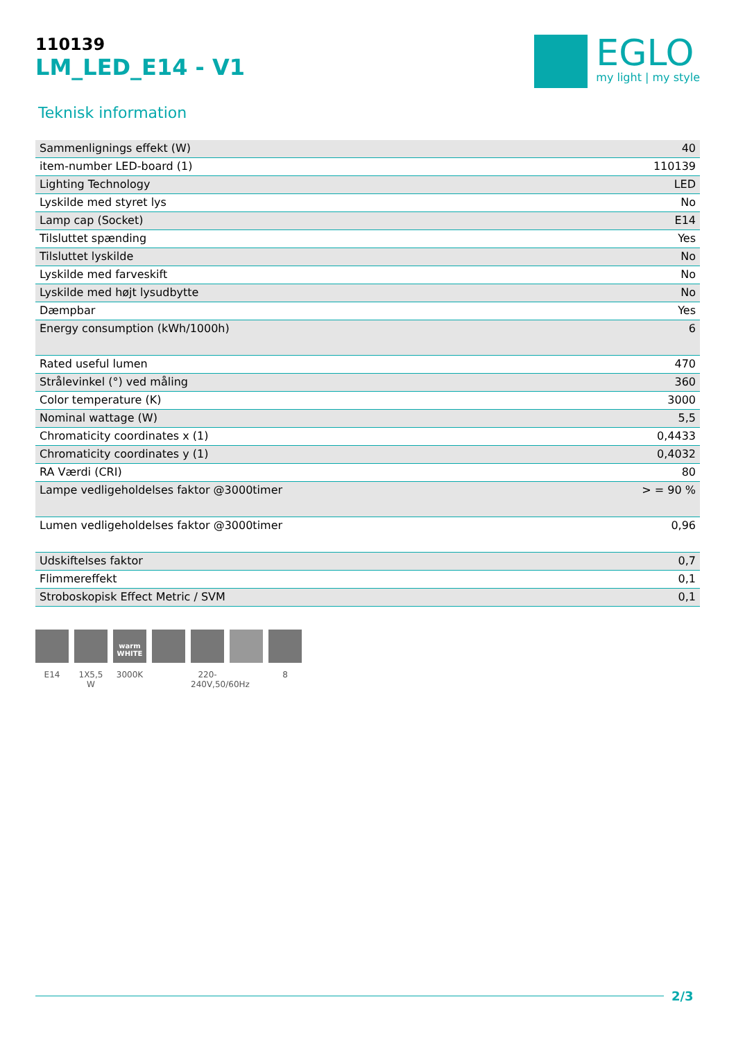110139
LM_LED_E14 - V1
EGLO
my light | my style
Teknisk information
| Sammenlignings effekt (W) | 40 |
| item-number LED-board (1) | 110139 |
| Lighting Technology | LED |
| Lyskilde med styret lys | No |
| Lamp cap (Socket) | E14 |
| Tilsluttet spænding | Yes |
| Tilsluttet lyskilde | No |
| Lyskilde med farveskift | No |
| Lyskilde med højt lysudbytte | No |
| Dæmpbar | Yes |
| Energy consumption (kWh/1000h) | 6 |
| Rated useful lumen | 470 |
| Strålevinkel (°) ved måling | 360 |
| Color temperature (K) | 3000 |
| Nominal wattage (W) | 5,5 |
| Chromaticity coordinates x (1) | 0,4433 |
| Chromaticity coordinates y (1) | 0,4032 |
| RA Værdi (CRI) | 80 |
| Lampe vedligeholdelses faktor @3000timer | > = 90 % |
| Lumen vedligeholdelses faktor @3000timer | 0,96 |
| Udskiftelses faktor | 0,7 |
| Flimmereffekt | 0,1 |
| Stroboskopisk Effect Metric / SVM | 0,1 |
E14 1X5,5 W
warm WHITE
3000K
220-240V,50/60Hz
8
2/3